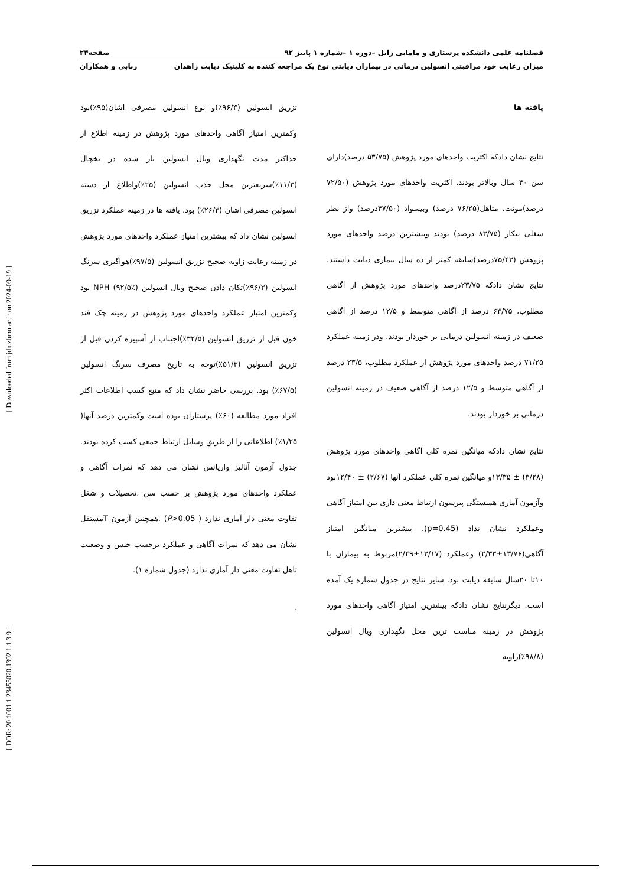[ Downloaded from jdn.zbmu.ac.ir on 2024-09-19 ]
[ DOR: 20.1001.1.23455020.1392.1.1.3.9 ]
فصلنامه علمی دانشکده پرستاری و مامایی زابل –دوره ۱ –شماره ۱ پاییز ۹۲ صفحه۲۴
میزان رعایت خود مراقبتی انسولین درمانی در بیماران دیابتی نوع یک مراجعه کننده به کلینیک دیابت زاهدان ربابی و همکاران
یافته ها
نتایج نشان دادکه اکثریت واحدهای مورد پژوهش (۵۳/۷۵ درصد)دارای سن ۴۰ سال وبالاتر بودند. اکثریت واحدهای مورد پژوهش (۷۲/۵۰ درصد)مونث، متاهل(۷۶/۲۵ درصد) وبیسواد (۴۷/۵۰درصد) واز نظر شغلی بیکار (۸۳/۷۵ درصد) بودند وبیشترین درصد واحدهای مورد پژوهش (۷۵/۴۳درصد)سابقه کمتر از ده سال بیماری دیابت داشتند. نتایج نشان دادکه ۲۳/۷۵درصد واحدهای مورد پژوهش از آگاهی مطلوب، ۶۳/۷۵ درصد از آگاهی متوسط و ۱۲/۵ درصد از آگاهی ضعیف در زمینه انسولین درمانی بر خوردار بودند. ودر زمینه عملکرد ۷۱/۲۵ درصد واحدهای مورد پژوهش از عملکرد مطلوب، ۲۳/۵ درصد از آگاهی متوسط و ۱۲/۵ درصد از آگاهی ضعیف در زمینه انسولین درمانی بر خوردار بودند.
نتایج نشان دادکه میانگین نمره کلی آگاهی واحدهای مورد پژوهش (۳/۲۸) ± ۱۳/۳۵و میانگین نمره کلی عملکرد آنها (۲/۶۷) ± ۱۲/۴۰بود وآزمون آماری همبستگی پیرسون ارتباط معنی داری بین امتیاز آگاهی وعملکرد نشان نداد (p=0.45). بیشترین میانگین امتیاز آگاهی(۱۳/۷۶±۲/۳۳) وعملکرد (۱۳/۱۷±۲/۴۹)مربوط به بیماران با ۱۰تا ۲۰سال سابقه دیابت بود. سایر نتایج در جدول شماره یک آمده است. دیگرنتایج نشان دادکه بیشترین امتیاز آگاهی واحدهای مورد پژوهش در زمینه مناسب ترین محل نگهداری ویال انسولین (۹۸/۸٪)زاویه
تزریق انسولین (۹۶/۳٪)و نوع انسولین مصرفی اشان(۹۵٪)بود وکمترین امتیاز آگاهی واحدهای مورد پژوهش در زمینه اطلاع از حداکثر مدت نگهداری ویال انسولین باز شده در یخچال (۱۱/۳٪)سریعترین محل جذب انسولین (۲۵٪)واطلاع از دسته انسولین مصرفی اشان (۲۶/۳٪) بود. یافته ها در زمینه عملکرد تزریق انسولین نشان داد که بیشترین امتیاز عملکرد واحدهای مورد پژوهش در زمینه رعایت زاویه صحیح تزریق انسولین (۹۷/۵٪)هواگیری سرنگ انسولین (۹۶/۳٪)تکان دادن صحیح ویال انسولین NPH (۹۲/۵٪) بود وکمترین امتیاز عملکرد واحدهای مورد پژوهش در زمینه چک قند خون قبل از تزریق انسولین (۳۲/۵٪)اجتناب از آسپیره کردن قبل از تزریق انسولین (۵۱/۳٪)توجه به تاریخ مصرف سرنگ انسولین (۶۷/۵٪) بود. بررسی حاضر نشان داد که منبع کسب اطلاعات اکثر افراد مورد مطالعه (۶۰٪) پرستاران بوده است وکمترین درصد آنها( ۱/۲۵٪) اطلاعاتی را از طریق وسایل ارتباط جمعی کسب کرده بودند. جدول آزمون آنالیز واریانس نشان می دهد که نمرات آگاهی و عملکرد واحدهای مورد پژوهش بر حسب سن ،تحصیلات و شغل تفاوت معنی دار آماری ندارد ( P>0.05) .همچنین آزمون Tمستقل نشان می دهد که نمرات آگاهی و عملکرد برحسب جنس و وضعیت تاهل تفاوت معنی دار آماری ندارد (جدول شماره ۱).
.